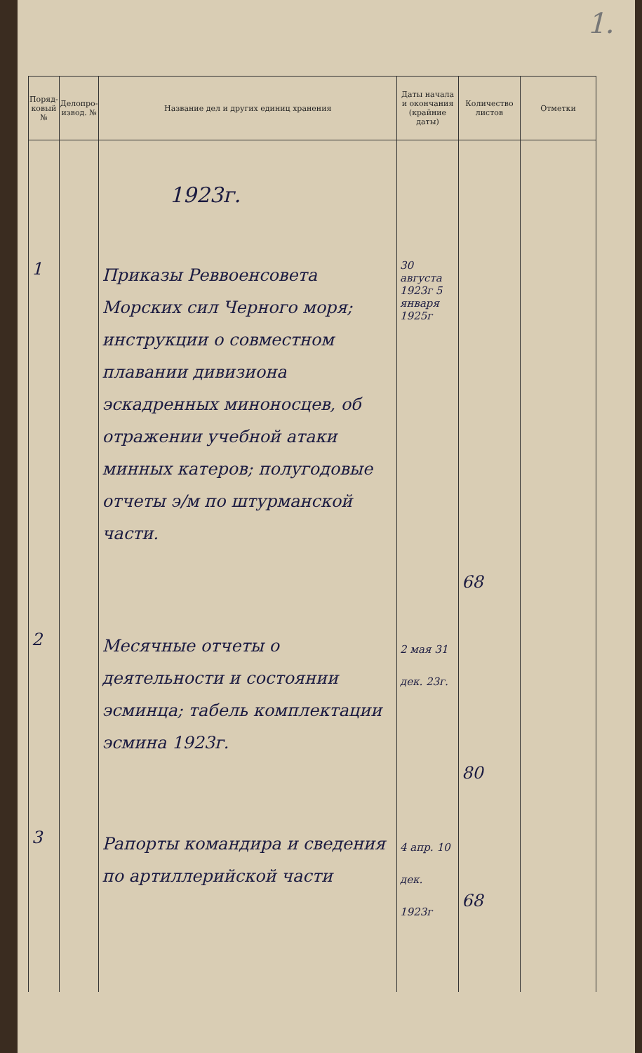1.
| Поряд-ковый № | Делопро-извод. № | Название дел и других единиц хранения | Даты начала и окончания (крайние даты) | Количество листов | Отметки |
| --- | --- | --- | --- | --- | --- |
| | | 1923г. | | | |
| 1 | | Приказы Реввоенсовета Морских сил Черного моря; инструкции о совместном плавании дивизиона эскадренных миноносцев, об отражении учебной атаки минных катеров; полугодовые отчеты э/м по штурманской части. | 30 августа 1923г 5 января 1925г | 68 | |
| 2 | | Месячные отчеты о деятельности и состоянии эсминца; табель комплектации эсмина 1923г. | 2 мая 31 дек. 23г. | 80 | |
| 3 | | Рапорты командира и сведения по артиллерийской части | 4 апр. 10 дек. 1923г | 68 | |